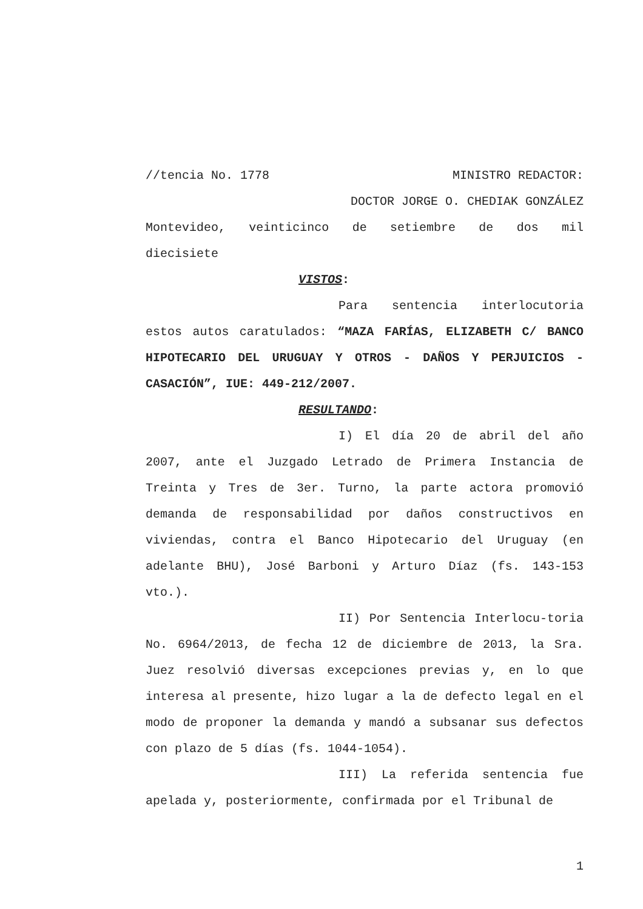//tencia No. 1778 MINISTRO REDACTOR:
DOCTOR JORGE O. CHEDIAK GONZÁLEZ
Montevideo, veinticinco de setiembre de dos mil
diecisiete
VISTOS:
Para sentencia interlocutoria
estos autos caratulados: “MAZA FARÍAS, ELIZABETH C/ BANCO HIPOTECARIO DEL URUGUAY Y OTROS - DAÑOS Y PERJUICIOS - CASACIÓN”, IUE: 449-212/2007.
RESULTANDO:
I) El día 20 de abril del año 2007, ante el Juzgado Letrado de Primera Instancia de Treinta y Tres de 3er. Turno, la parte actora promovió demanda de responsabilidad por daños constructivos en viviendas, contra el Banco Hipotecario del Uruguay (en adelante BHU), José Barboni y Arturo Díaz (fs. 143-153 vto.).
II) Por Sentencia Interlocu-toria No. 6964/2013, de fecha 12 de diciembre de 2013, la Sra. Juez resolvió diversas excepciones previas y, en lo que interesa al presente, hizo lugar a la de defecto legal en el modo de proponer la demanda y mandó a subsanar sus defectos con plazo de 5 días (fs. 1044-1054).
III) La referida sentencia fue apelada y, posteriormente, confirmada por el Tribunal de
1